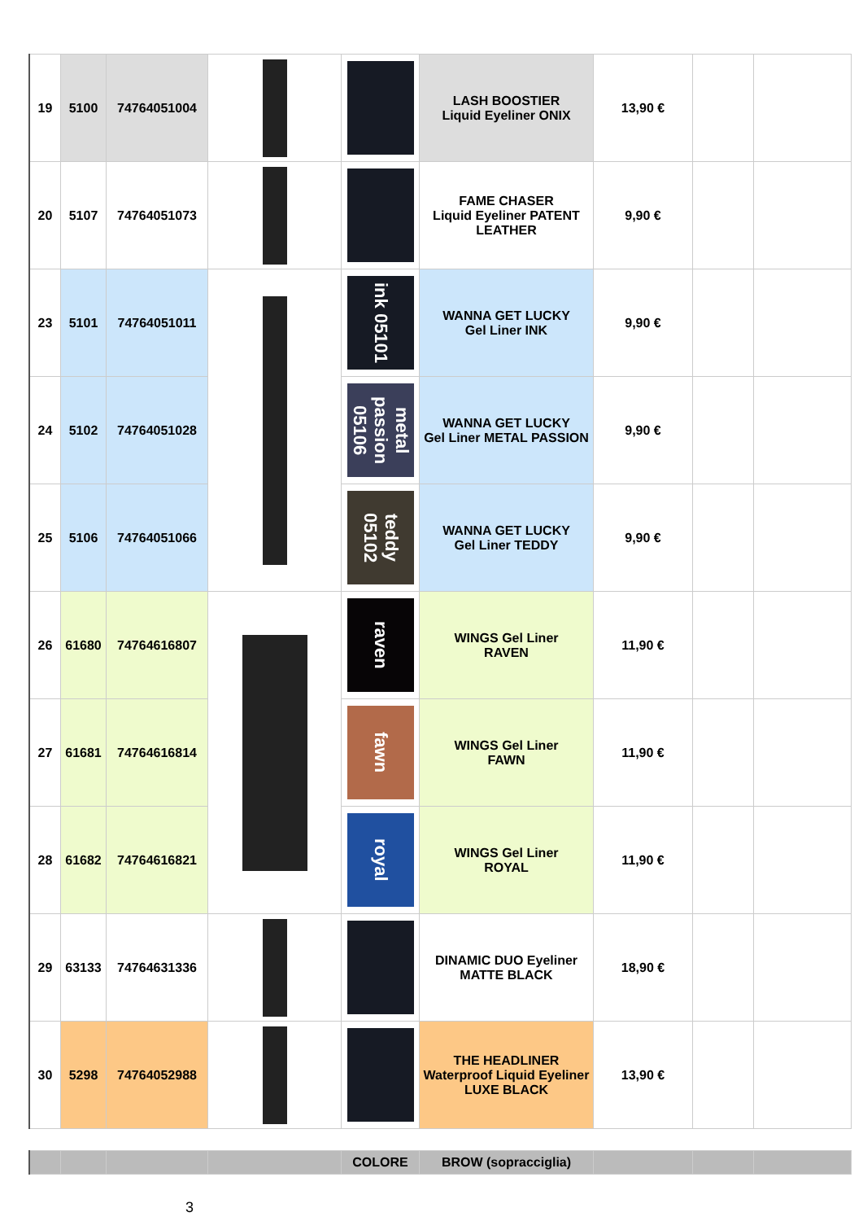| 19 | 5100 | 74764051004 | | | LASH BOOSTIER Liquid Eyeliner ONIX | 13,90 € | | |
| 20 | 5107 | 74764051073 | | | FAME CHASER Liquid Eyeliner PATENT LEATHER | 9,90 € | | |
| 23 | 5101 | 74764051011 | | ink 05101 | WANNA GET LUCKY Gel Liner INK | 9,90 € | | |
| 24 | 5102 | 74764051028 | | metal passion 05106 | WANNA GET LUCKY Gel Liner METAL PASSION | 9,90 € | | |
| 25 | 5106 | 74764051066 | | teddy 05102 | WANNA GET LUCKY Gel Liner TEDDY | 9,90 € | | |
| 26 | 61680 | 74764616807 | | raven | WINGS Gel Liner RAVEN | 11,90 € | | |
| 27 | 61681 | 74764616814 | | fawn | WINGS Gel Liner FAWN | 11,90 € | | |
| 28 | 61682 | 74764616821 | | royal | WINGS Gel Liner ROYAL | 11,90 € | | |
| 29 | 63133 | 74764631336 | | | DINAMIC DUO Eyeliner MATTE BLACK | 18,90 € | | |
| 30 | 5298 | 74764052988 | | | THE HEADLINER Waterproof Liquid Eyeliner LUXE BLACK | 13,90 € | | |
| | | | | COLORE | BROW (sopracciglia) | | | |
3